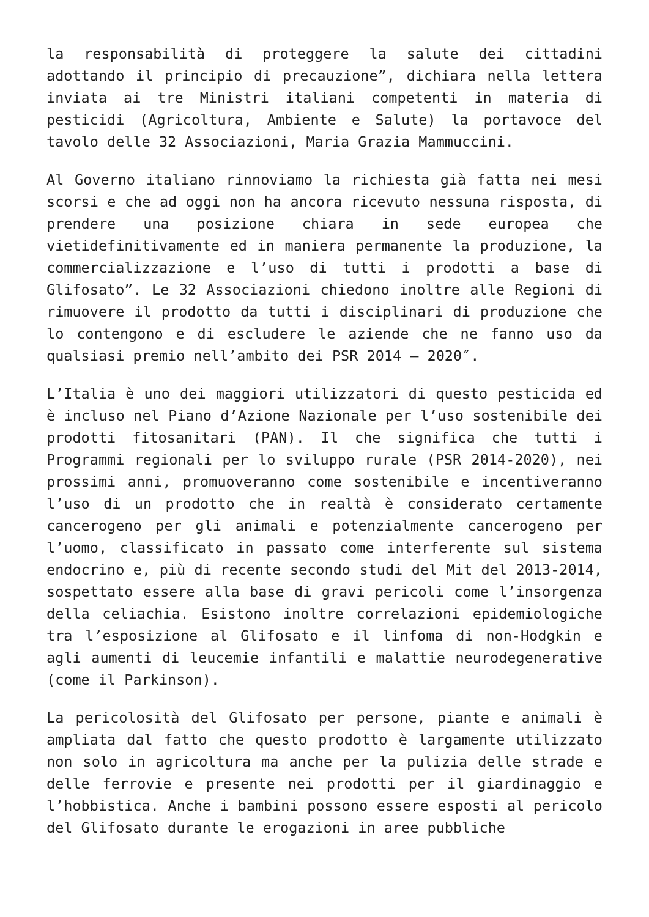la responsabilità di proteggere la salute dei cittadini adottando il principio di precauzione”, dichiara nella lettera inviata ai tre Ministri italiani competenti in materia di pesticidi (Agricoltura, Ambiente e Salute) la portavoce del tavolo delle 32 Associazioni, Maria Grazia Mammuccini.
Al Governo italiano rinnoviamo la richiesta già fatta nei mesi scorsi e che ad oggi non ha ancora ricevuto nessuna risposta, di prendere una posizione chiara in sede europea che vietidefinitivamente ed in maniera permanente la produzione, la commercializzazione e l’uso di tutti i prodotti a base di Glifosato”. Le 32 Associazioni chiedono inoltre alle Regioni di rimuovere il prodotto da tutti i disciplinari di produzione che lo contengono e di escludere le aziende che ne fanno uso da qualsiasi premio nell’ambito dei PSR 2014 – 2020″.
L’Italia è uno dei maggiori utilizzatori di questo pesticida ed è incluso nel Piano d’Azione Nazionale per l’uso sostenibile dei prodotti fitosanitari (PAN). Il che significa che tutti i Programmi regionali per lo sviluppo rurale (PSR 2014-2020), nei prossimi anni, promuoveranno come sostenibile e incentiveranno l’uso di un prodotto che in realtà è considerato certamente cancerogeno per gli animali e potenzialmente cancerogeno per l’uomo, classificato in passato come interferente sul sistema endocrino e, più di recente secondo studi del Mit del 2013-2014, sospettato essere alla base di gravi pericoli come l’insorgenza della celiachia. Esistono inoltre correlazioni epidemiologiche tra l’esposizione al Glifosato e il linfoma di non-Hodgkin e agli aumenti di leucemie infantili e malattie neurodegenerative (come il Parkinson).
La pericolosità del Glifosato per persone, piante e animali è ampliata dal fatto che questo prodotto è largamente utilizzato non solo in agricoltura ma anche per la pulizia delle strade e delle ferrovie e presente nei prodotti per il giardinaggio e l’hobbistica. Anche i bambini possono essere esposti al pericolo del Glifosato durante le erogazioni in aree pubbliche